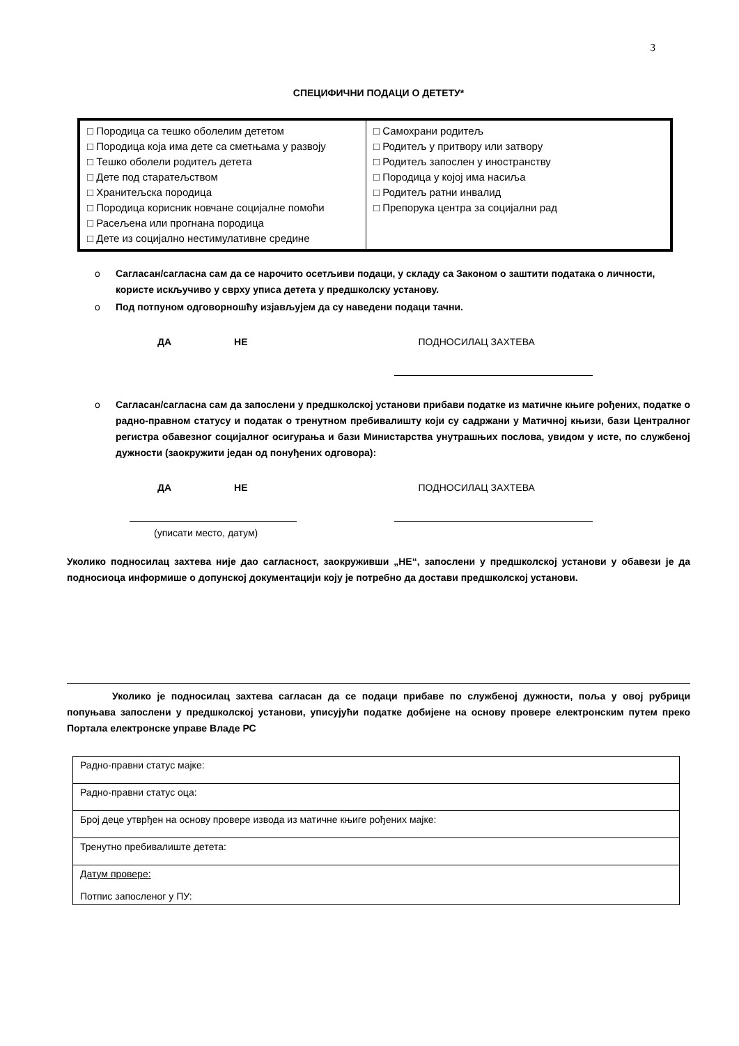3
СПЕЦИФИЧНИ ПОДАЦИ О ДЕТЕТУ*
| □ Породица са тешко оболелим дететом □ Породица која има дете са сметњама у развоју □ Тешко оболели родитељ детета □ Дете под старатељством □ Хранитељска породица □ Породица корисник новчане социјалне помоћи □ Расељена или прогнана породица □ Дете из социјално нестимулативне средине | □ Самохрани родитељ □ Родитељ у притвору или затвору □ Родитељ запослен у иностранству □ Породица у којој има насиља □ Родитељ ратни инвалид □ Препорука центра за социјални рад |
o Сагласан/сагласна сам да се нарочито осетљиви подаци, у складу са Законом о заштити података о личности, користе искључиво у сврху уписа детета у предшколску установу.
o Под потпуном одговорношћу изјављујем да су наведени подаци тачни.
ДА НЕ ПОДНОСИЛАЦ ЗАХТЕВА
o Сагласан/сагласна сам да запослени у предшколској установи прибави податке из матичне књиге рођених, податке о радно-правном статусу и податак о тренутном пребивалишту који су садржани у Матичној књизи, бази Централног регистра обавезног социјалног осигурања и бази Министарства унутрашњих послова, увидом у исте, по службеној дужности (заокружити један од понуђених одговора):
ДА НЕ ПОДНОСИЛАЦ ЗАХТЕВА
(уписати место, датум)
Уколико подносилац захтева није дао сагласност, заокруживши „НЕ“, запослени у предшколској установи у обавези је да подносиоца информише о допунској документацији коју је потребно да достави предшколској установи.
Уколико је подносилац захтева сагласан да се подаци прибаве по службеној дужности, поља у овој рубрици попуњава запослени у предшколској установи, уписујући податке добијене на основу провере електронским путем преко Портала електронске управе Владе РС
| Радно-правни статус мајке: |
| Радно-правни статус оца: |
| Број деце утврђен на основу провере извода из матичне књиге рођених мајке: |
| Тренутно пребивалиште детета: |
| Датум провере: Потпис запосленог у ПУ: |